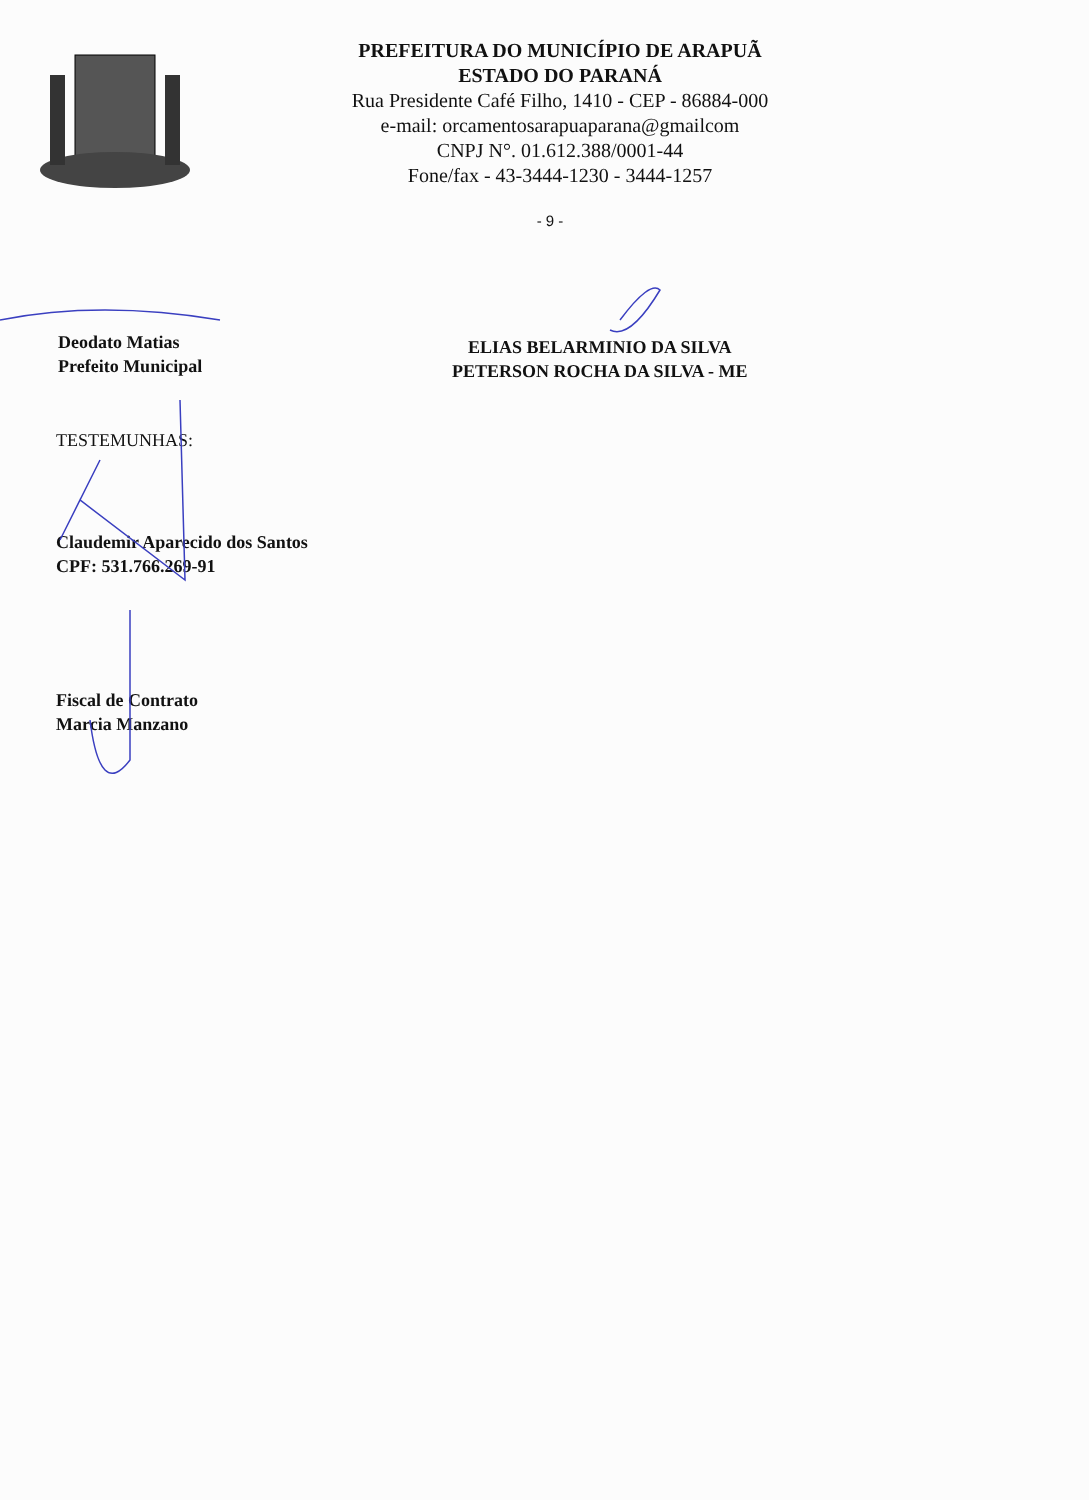PREFEITURA DO MUNICÍPIO DE ARAPUÃ
ESTADO DO PARANÁ
Rua Presidente Café Filho, 1410 - CEP - 86884-000
e-mail: orcamentosarapuaparana@gmailcom
CNPJ N°. 01.612.388/0001-44
Fone/fax - 43-3444-1230 - 3444-1257
- 9 -
Deodato Matias
Prefeito Municipal
ELIAS BELARMINIO DA SILVA
PETERSON ROCHA DA SILVA - ME
TESTEMUNHAS:
Claudemir Aparecido dos Santos
CPF: 531.766.269-91
Fiscal de Contrato
Marcia Manzano